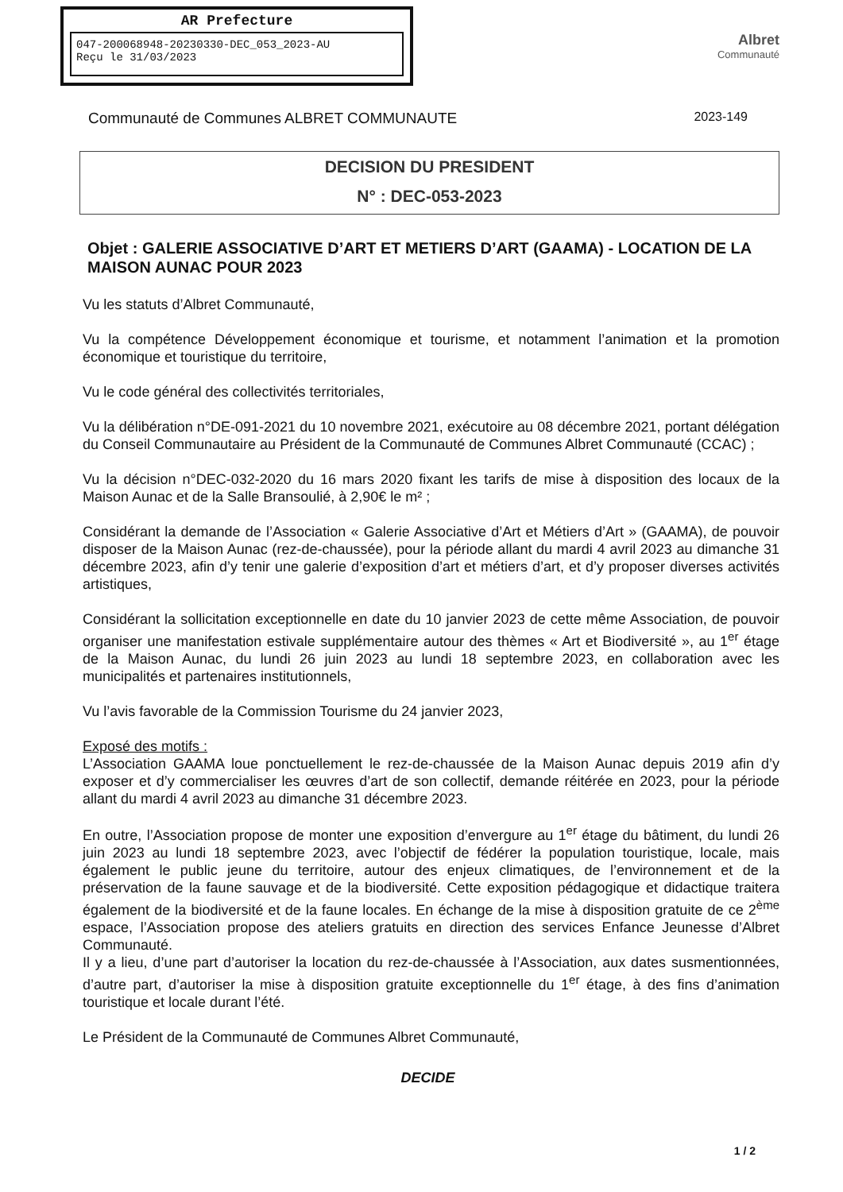AR Prefecture
047-200068948-20230330-DEC_053_2023-AU
Reçu le 31/03/2023
Albret
Communauté
Communauté de Communes ALBRET COMMUNAUTE 2023-149
DECISION DU PRESIDENT
N° : DEC-053-2023
Objet : GALERIE ASSOCIATIVE D’ART ET METIERS D’ART (GAAMA) - LOCATION DE LA MAISON AUNAC POUR 2023
Vu les statuts d’Albret Communauté,
Vu la compétence Développement économique et tourisme, et notamment l’animation et la promotion économique et touristique du territoire,
Vu le code général des collectivités territoriales,
Vu la délibération n°DE-091-2021 du 10 novembre 2021, exécutoire au 08 décembre 2021, portant délégation du Conseil Communautaire au Président de la Communauté de Communes Albret Communauté (CCAC) ;
Vu la décision n°DEC-032-2020 du 16 mars 2020 fixant les tarifs de mise à disposition des locaux de la Maison Aunac et de la Salle Bransoulié, à 2,90€ le m² ;
Considérant la demande de l’Association « Galerie Associative d’Art et Métiers d’Art » (GAAMA), de pouvoir disposer de la Maison Aunac (rez-de-chaussée), pour la période allant du mardi 4 avril 2023 au dimanche 31 décembre 2023, afin d’y tenir une galerie d’exposition d’art et métiers d’art, et d’y proposer diverses activités artistiques,
Considérant la sollicitation exceptionnelle en date du 10 janvier 2023 de cette même Association, de pouvoir organiser une manifestation estivale supplémentaire autour des thèmes « Art et Biodiversité », au 1<sup>er</sup> étage de la Maison Aunac, du lundi 26 juin 2023 au lundi 18 septembre 2023, en collaboration avec les municipalités et partenaires institutionnels,
Vu l’avis favorable de la Commission Tourisme du 24 janvier 2023,
Exposé des motifs :
L’Association GAAMA loue ponctuellement le rez-de-chaussée de la Maison Aunac depuis 2019 afin d’y exposer et d’y commercialiser les œuvres d’art de son collectif, demande réitérée en 2023, pour la période allant du mardi 4 avril 2023 au dimanche 31 décembre 2023.
En outre, l’Association propose de monter une exposition d’envergure au 1<sup>er</sup> étage du bâtiment, du lundi 26 juin 2023 au lundi 18 septembre 2023, avec l’objectif de fédérer la population touristique, locale, mais également le public jeune du territoire, autour des enjeux climatiques, de l’environnement et de la préservation de la faune sauvage et de la biodiversité. Cette exposition pédagogique et didactique traitera également de la biodiversité et de la faune locales. En échange de la mise à disposition gratuite de ce 2<sup>ème</sup> espace, l’Association propose des ateliers gratuits en direction des services Enfance Jeunesse d’Albret Communauté.
Il y a lieu, d’une part d’autoriser la location du rez-de-chaussée à l’Association, aux dates susmentionnées, d’autre part, d’autoriser la mise à disposition gratuite exceptionnelle du 1<sup>er</sup> étage, à des fins d’animation touristique et locale durant l’été.
Le Président de la Communauté de Communes Albret Communauté,
DECIDE
1 / 2